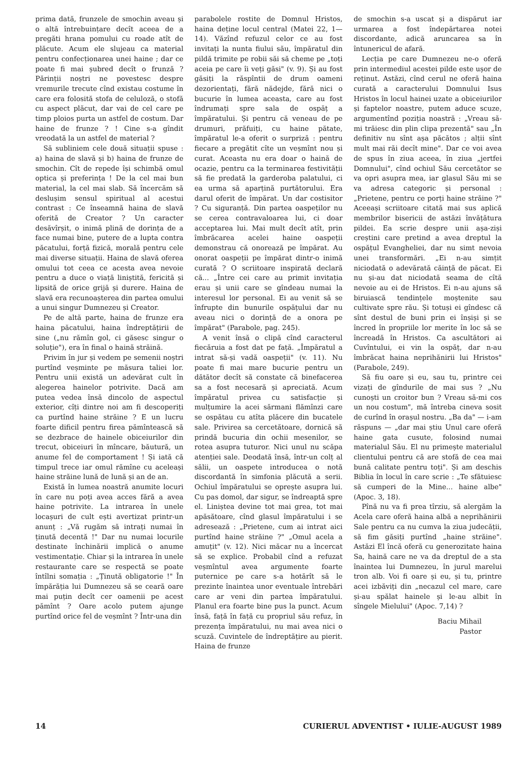prima dată, frunzele de smochin aveau și o altă întrebuințare decît aceea de a pregăti hrana pomului cu roade atît de plăcute. Acum ele slujeau ca material pentru confecționarea unei haine ; dar ce poate fi mai șubred decît o frunză ? Părinții noștri ne povestesc despre vremurile trecute cînd existau costume în care era folosită stofa de celuloză, o stofă cu aspect plăcut, dar vai de cel care pe timp ploios purta un astfel de costum. Dar haine de frunze ? ! Cine s-a gîndit vreodată la un astfel de material ?
Să subliniem cele două situații spuse : a) haina de slavă și b) haina de frunze de smochin. Cît de repede își schimbă omul optica și preferința ! De la cel mai bun material, la cel mai slab. Să încercăm să deslușim sensul spiritual al acestui contrast : Ce înseamnă haina de slavă oferită de Creator ? Un caracter desăvîrșit, o inimă plină de dorința de a face numai bine, putere de a lupta contra păcatului, forță fizică, morală pentru cele mai diverse situații. Haina de slavă oferea omului tot ceea ce acesta avea nevoie pentru a duce o viață liniștită, fericită și lipsită de orice grijă și durere. Haina de slavă era recunoașterea din partea omului a unui singur Dumnezeu și Creator.
Pe de altă parte, haina de frunze era haina păcatului, haina îndreptățirii de sine („nu rămîn gol, ci găsesc singur o soluție"), era în final o haină străină.
Privim în jur și vedem pe semenii noștri purtînd veșminte pe măsura taliei lor. Pentru unii există un adevărat cult în alegerea hainelor potrivite. Dacă am putea vedea însă dincolo de aspectul exterior, cîți dintre noi am fi descoperiți ca purtînd haine străine ? E un lucru foarte dificil pentru firea pămîntească să se dezbrace de hainele obiceiurilor din trecut, obiceiuri în mîncare, băutură, un anume fel de comportament ! Și iată că timpul trece iar omul rămîne cu aceleași haine străine lună de lună și an de an.
Există în lumea noastră anumite locuri în care nu poți avea acces fără a avea haine potrivite. La intrarea în unele locașuri de cult ești avertizat printr-un anunț : „Vă rugăm să intrați numai în ținută decentă !" Dar nu numai locurile destinate închinării implică o anume vestimentație. Chiar și la intrarea în unele restaurante care se respectă se poate întîlni somația : „Ținută obligatorie !" În împărăția lui Dumnezeu să se ceară oare mai puțin decît cer oamenii pe acest pămînt ? Oare acolo putem ajunge purtînd orice fel de veșmînt ? Într-una din
parabolele rostite de Domnul Hristos, haina deține locul central (Matei 22, 1—14). Văzînd refuzul celor ce au fost invitați la nunta fiului său, împăratul din pildă trimite pe robii săi să cheme pe „toți aceia pe care îi veți găsi" (v. 9). Și au fost găsiți la răspîntii de drum oameni dezorientați, fără nădejde, fără nici o bucurie în lumea aceasta, care au fost îndrumați spre sala de ospăț a împăratului. Și pentru că veneau de pe drumuri, prăfuiți, cu haine pătate, împăratul le-a oferit o surpriză : pentru fiecare a pregătit cîte un veșmînt nou și curat. Aceasta nu era doar o haină de ocazie, pentru ca la terminarea festivității să fie predată la garderoba palatului, ci ea urma să aparțină purtătorului. Era darul oferit de împărat. Un dar costisitor ? Cu siguranță. Din partea oaspeților nu se cerea contravaloarea lui, ci doar acceptarea lui. Mai mult decît atît, prin îmbrăcarea acelei haine oaspeții demonstrau că onorează pe împărat. Au onorat oaspeții pe împărat dintr-o inimă curată ? O scriitoare inspirată declară că... „Între cei care au primit invitația erau și unii care se gîndeau numai la interesul lor personal. Ei au venit să se înfrupte din bunurile ospățului dar nu aveau nici o dorință de a onora pe împărat" (Parabole, pag. 245).
A venit însă o clipă cînd caracterul fiecăruia a fost dat pe față. „Împăratul a intrat să-și vadă oaspeții" (v. 11). Nu poate fi mai mare bucurie pentru un dătător decît să constate că binefacerea sa a fost necesară și apreciată. Acum împăratul privea cu satisfacție și mulțumire la acei sărmani flămînzi care se ospătau cu atîta plăcere din bucatele sale. Privirea sa cercetătoare, dornică să prindă bucuria din ochii mesenilor, se rotea asupra tuturor. Nici unul nu scăpa atenției sale. Deodată însă, într-un colț al sălii, un oaspete introducea o notă discordantă în simfonia plăcută a serii. Ochiul împăratului se oprește asupra lui. Cu pas domol, dar sigur, se îndreaptă spre el. Liniștea devine tot mai grea, tot mai apăsătoare, cînd glasul împăratului i se adresează : „Prietene, cum ai intrat aici purtînd haine străine ?" „Omul acela a amuțit" (v. 12). Nici măcar nu a încercat să se explice. Probabil cînd a refuzat veșmîntul avea argumente foarte puternice pe care s-a hotărît să le prezinte înaintea unor eventuale întrebări care ar veni din partea împăratului. Planul era foarte bine pus la punct. Acum însă, față în față cu propriul său refuz, în prezența împăratului, nu mai avea nici o scuză. Cuvintele de îndreptățire au pierit. Haina de frunze
de smochin s-a uscat și a dispărut iar urmarea a fost îndepărtarea notei discordante, adică aruncarea sa în întunericul de afară.
Lecția pe care Dumnezeu ne-o oferă prin intermediul acestei pilde este ușor de reținut. Astăzi, cînd cerul ne oferă haina curată a caracterului Domnului Isus Hristos în locul hainei uzate a obiceiurilor și faptelor noastre, putem aduce scuze, argumentînd poziția noastră : „Vreau să-mi trăiesc din plin clipa prezentă" sau „În definitiv nu sînt așa păcătos ; alții sînt mult mai răi decît mine". Dar ce voi avea de spus în ziua aceea, în ziua „jertfei Domnului", cînd ochiul Său cercetător se va opri asupra mea, iar glasul Său mi se va adresa categoric și personal : „Prietene, pentru ce porți haine străine ?" Aceeași scriitoare citată mai sus aplică membrilor bisericii de astăzi învățătura pildei. Ea scrie despre unii așa-ziși creștini care pretind a avea dreptul la ospățul Evangheliei, dar nu simt nevoia unei transformări. „Ei n-au simțit niciodată o adevărată căință de păcat. Ei nu și-au dat niciodată seama de cîtă nevoie au ei de Hristos. Ei n-au ajuns să biruiască tendințele moștenite sau cultivate spre rău. Și totuși ei gîndesc că sînt destul de buni prin ei înșiși și se încred în propriile lor merite în loc să se încreadă în Hristos. Ca ascultători ai Cuvîntului, ei vin la ospăț, dar n-au îmbrăcat haina neprihănirii lui Hristos" (Parabole, 249).
Să fiu oare și eu, sau tu, printre cei vizați de gîndurile de mai sus ? „Nu cunoști un croitor bun ? Vreau să-mi cos un nou costum", mă întreba cineva sosit de curînd în orașul nostru. „Ba da" — i-am răspuns — „dar mai știu Unul care oferă haine gata cusute, folosind numai materialul Său. El nu primește materialul clientului pentru că are stofă de cea mai bună calitate pentru toți". Și am deschis Biblia în locul în care scrie : „Te sfătuiesc să cumperi de la Mine... haine albe" (Apoc. 3, 18).
Pînă nu va fi prea tîrziu, să alergăm la Acela care oferă haina albă a neprihănirii Sale pentru ca nu cumva la ziua judecății, să fim găsiți purtînd „haine străine". Astăzi El încă oferă cu generozitate haina Sa, haină care ne va da dreptul de a sta înaintea lui Dumnezeu, în jurul marelui tron alb. Voi fi oare și eu, și tu, printre acei izbăviți din „necazul cel mare, care și-au spălat hainele și le-au albit în sîngele Mielului" (Apoc. 7,14) ?
Baciu Mihail
Pastor
14 CURIERUL ADVENTIST • IULIE-AUGUST 1989